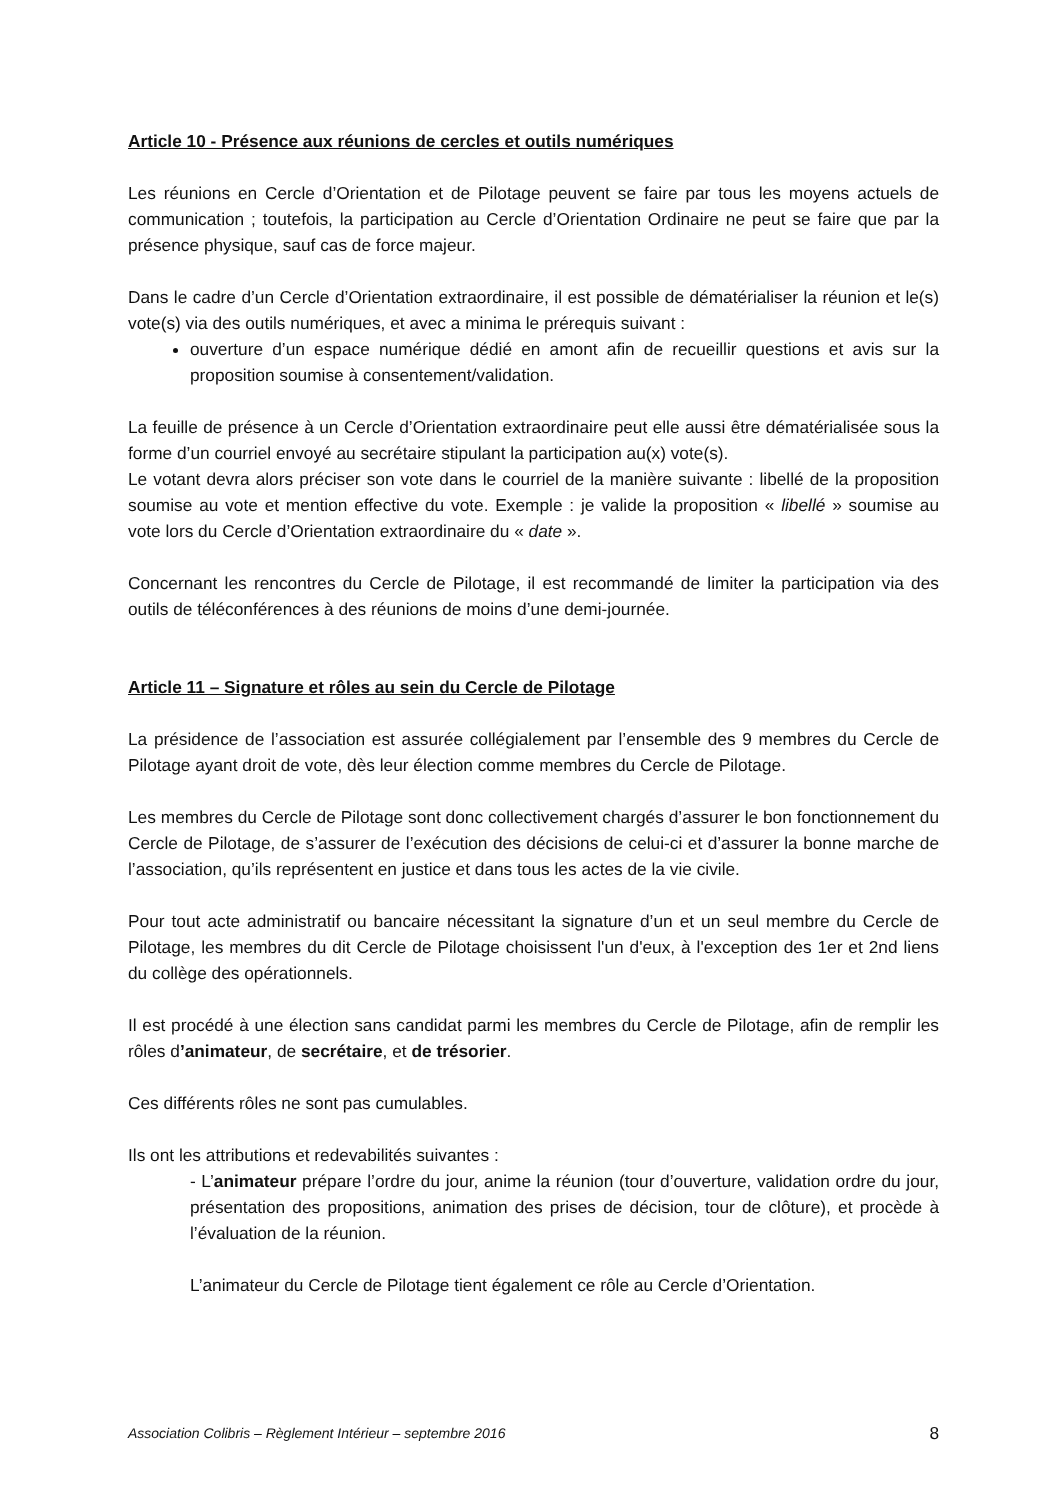Article 10 - Présence aux réunions de cercles et outils numériques
Les réunions en Cercle d’Orientation et de Pilotage peuvent se faire par tous les moyens actuels de communication ; toutefois, la participation au Cercle d’Orientation Ordinaire ne peut se faire que par la présence physique, sauf cas de force majeur.
Dans le cadre d’un Cercle d’Orientation extraordinaire, il est possible de dématérialiser la réunion et le(s) vote(s) via des outils numériques, et avec a minima le prérequis suivant :
ouverture d’un espace numérique dédié en amont afin de recueillir questions et avis sur la proposition soumise à consentement/validation.
La feuille de présence à un Cercle d’Orientation extraordinaire peut elle aussi être dématérialisée sous la forme d’un courriel envoyé au secrétaire stipulant la participation au(x) vote(s).
Le votant devra alors préciser son vote dans le courriel de la manière suivante : libellé de la proposition soumise au vote et mention effective du vote. Exemple : je valide la proposition « libellé » soumise au vote lors du Cercle d’Orientation extraordinaire du « date ».
Concernant les rencontres du Cercle de Pilotage, il est recommandé de limiter la participation via des outils de téléconférences à des réunions de moins d’une demi-journée.
Article 11 – Signature et rôles au sein du Cercle de Pilotage
La présidence de l’association est assurée collégialement par l’ensemble des 9 membres du Cercle de Pilotage ayant droit de vote, dès leur élection comme membres du Cercle de Pilotage.
Les membres du Cercle de Pilotage sont donc collectivement chargés d’assurer le bon fonctionnement du Cercle de Pilotage, de s’assurer de l’exécution des décisions de celui-ci et d’assurer la bonne marche de l’association, qu’ils représentent en justice et dans tous les actes de la vie civile.
Pour tout acte administratif ou bancaire nécessitant la signature d’un et un seul membre du Cercle de Pilotage, les membres du dit Cercle de Pilotage choisissent l'un d'eux, à l'exception des 1er et 2nd liens du collège des opérationnels.
Il est procédé à une élection sans candidat parmi les membres du Cercle de Pilotage, afin de remplir les rôles d’animateur, de secrétaire, et de trésorier.
Ces différents rôles ne sont pas cumulables.
Ils ont les attributions et redevabilités suivantes :
- L’animateur prépare l’ordre du jour, anime la réunion (tour d’ouverture, validation ordre du jour, présentation des propositions, animation des prises de décision, tour de clôture), et procède à l’évaluation de la réunion.
L’animateur du Cercle de Pilotage tient également ce rôle au Cercle d’Orientation.
Association Colibris – Règlement Intérieur – septembre 2016 8